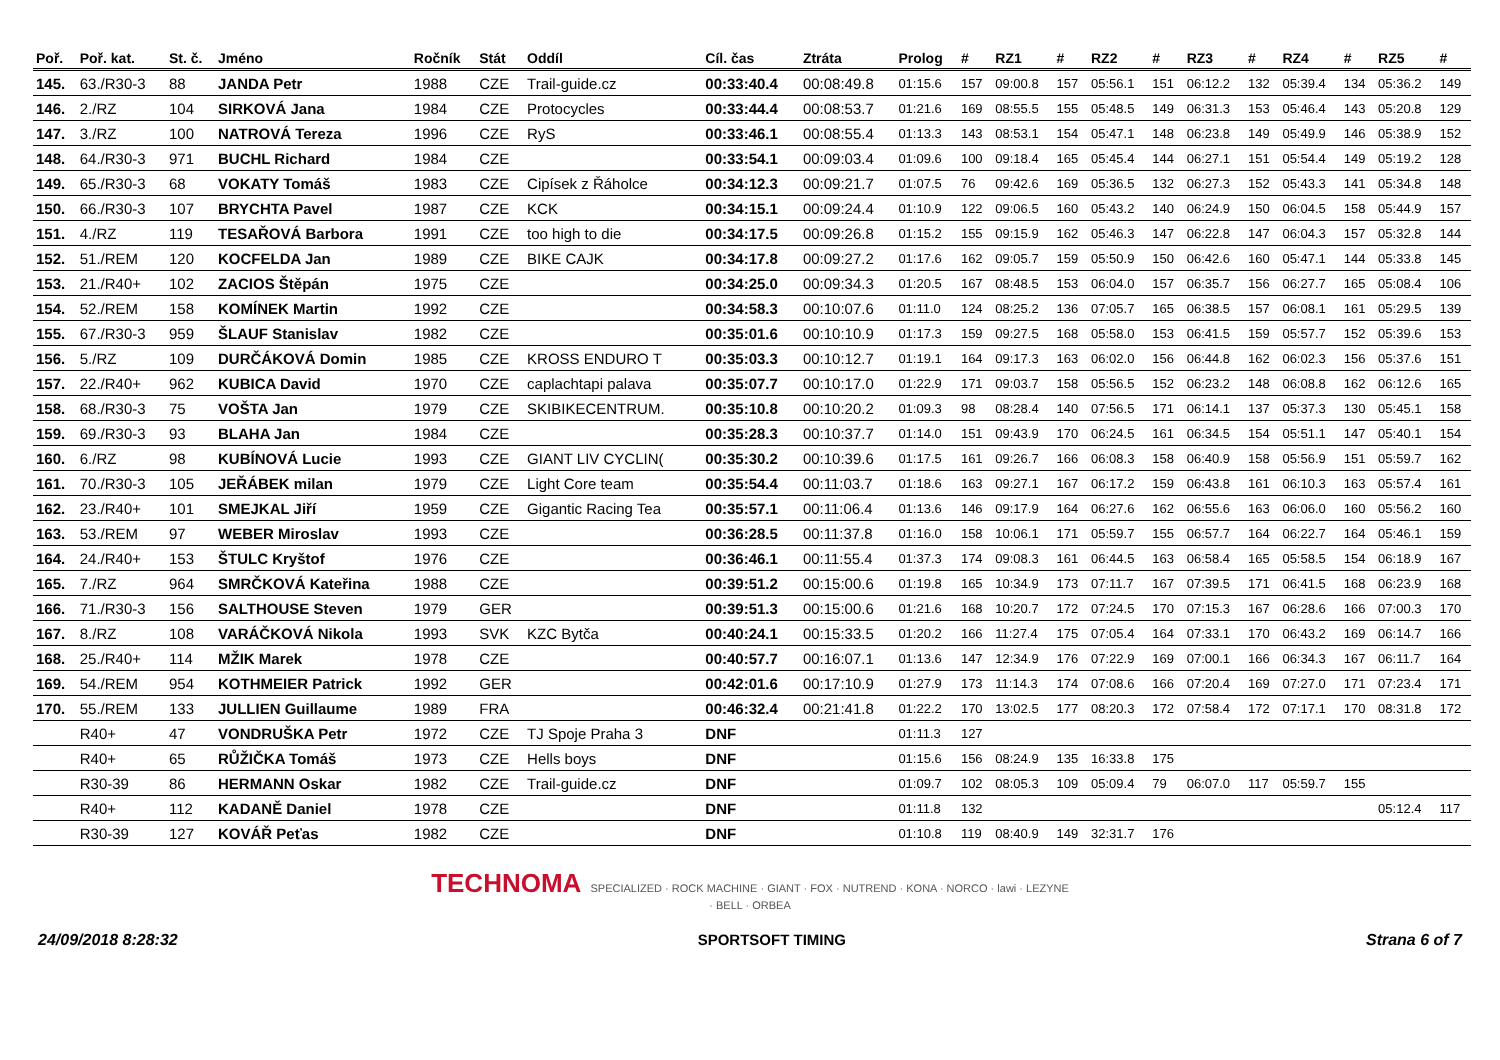| Poř. | Poř. kat. | St. č. | Jméno | Ročník | Stát | Oddíl | Cíl. čas | Ztráta | Prolog | # | RZ1 | # | RZ2 | # | RZ3 | # | RZ4 | # | RZ5 | # |
| --- | --- | --- | --- | --- | --- | --- | --- | --- | --- | --- | --- | --- | --- | --- | --- | --- | --- | --- | --- | --- |
| 145. | 63./R30-3 | 88 | JANDA Petr | 1988 | CZE | Trail-guide.cz | 00:33:40.4 | 00:08:49.8 | 01:15.6 | 157 | 09:00.8 | 157 | 05:56.1 | 151 | 06:12.2 | 132 | 05:39.4 | 134 | 05:36.2 | 149 |
| 146. | 2./RZ | 104 | SIRKOVÁ Jana | 1984 | CZE | Protocycles | 00:33:44.4 | 00:08:53.7 | 01:21.6 | 169 | 08:55.5 | 155 | 05:48.5 | 149 | 06:31.3 | 153 | 05:46.4 | 143 | 05:20.8 | 129 |
| 147. | 3./RZ | 100 | NATROVÁ Tereza | 1996 | CZE | RyS | 00:33:46.1 | 00:08:55.4 | 01:13.3 | 143 | 08:53.1 | 154 | 05:47.1 | 148 | 06:23.8 | 149 | 05:49.9 | 146 | 05:38.9 | 152 |
| 148. | 64./R30-3 | 971 | BUCHL Richard | 1984 | CZE | | 00:33:54.1 | 00:09:03.4 | 01:09.6 | 100 | 09:18.4 | 165 | 05:45.4 | 144 | 06:27.1 | 151 | 05:54.4 | 149 | 05:19.2 | 128 |
| 149. | 65./R30-3 | 68 | VOKATY Tomáš | 1983 | CZE | Cipísek z Řáholce | 00:34:12.3 | 00:09:21.7 | 01:07.5 | 76 | 09:42.6 | 169 | 05:36.5 | 132 | 06:27.3 | 152 | 05:43.3 | 141 | 05:34.8 | 148 |
| 150. | 66./R30-3 | 107 | BRYCHTA Pavel | 1987 | CZE | KCK | 00:34:15.1 | 00:09:24.4 | 01:10.9 | 122 | 09:06.5 | 160 | 05:43.2 | 140 | 06:24.9 | 150 | 06:04.5 | 158 | 05:44.9 | 157 |
| 151. | 4./RZ | 119 | TESAŘOVÁ Barbora | 1991 | CZE | too high to die | 00:34:17.5 | 00:09:26.8 | 01:15.2 | 155 | 09:15.9 | 162 | 05:46.3 | 147 | 06:22.8 | 147 | 06:04.3 | 157 | 05:32.8 | 144 |
| 152. | 51./REM | 120 | KOCFELDA Jan | 1989 | CZE | BIKE CAJK | 00:34:17.8 | 00:09:27.2 | 01:17.6 | 162 | 09:05.7 | 159 | 05:50.9 | 150 | 06:42.6 | 160 | 05:47.1 | 144 | 05:33.8 | 145 |
| 153. | 21./R40+ | 102 | ZACIOS Štěpán | 1975 | CZE | | 00:34:25.0 | 00:09:34.3 | 01:20.5 | 167 | 08:48.5 | 153 | 06:04.0 | 157 | 06:35.7 | 156 | 06:27.7 | 165 | 05:08.4 | 106 |
| 154. | 52./REM | 158 | KOMÍNEK Martin | 1992 | CZE | | 00:34:58.3 | 00:10:07.6 | 01:11.0 | 124 | 08:25.2 | 136 | 07:05.7 | 165 | 06:38.5 | 157 | 06:08.1 | 161 | 05:29.5 | 139 |
| 155. | 67./R30-3 | 959 | ŠLAUF Stanislav | 1982 | CZE | | 00:35:01.6 | 00:10:10.9 | 01:17.3 | 159 | 09:27.5 | 168 | 05:58.0 | 153 | 06:41.5 | 159 | 05:57.7 | 152 | 05:39.6 | 153 |
| 156. | 5./RZ | 109 | DURČÁKOVÁ Domin | 1985 | CZE | KROSS ENDURO T | 00:35:03.3 | 00:10:12.7 | 01:19.1 | 164 | 09:17.3 | 163 | 06:02.0 | 156 | 06:44.8 | 162 | 06:02.3 | 156 | 05:37.6 | 151 |
| 157. | 22./R40+ | 962 | KUBICA David | 1970 | CZE | caplachtapi palava | 00:35:07.7 | 00:10:17.0 | 01:22.9 | 171 | 09:03.7 | 158 | 05:56.5 | 152 | 06:23.2 | 148 | 06:08.8 | 162 | 06:12.6 | 165 |
| 158. | 68./R30-3 | 75 | VOŠTA Jan | 1979 | CZE | SKIBIKECENTRUM. | 00:35:10.8 | 00:10:20.2 | 01:09.3 | 98 | 08:28.4 | 140 | 07:56.5 | 171 | 06:14.1 | 137 | 05:37.3 | 130 | 05:45.1 | 158 |
| 159. | 69./R30-3 | 93 | BLAHA Jan | 1984 | CZE | | 00:35:28.3 | 00:10:37.7 | 01:14.0 | 151 | 09:43.9 | 170 | 06:24.5 | 161 | 06:34.5 | 154 | 05:51.1 | 147 | 05:40.1 | 154 |
| 160. | 6./RZ | 98 | KUBÍNOVÁ Lucie | 1993 | CZE | GIANT LIV CYCLIN( | 00:35:30.2 | 00:10:39.6 | 01:17.5 | 161 | 09:26.7 | 166 | 06:08.3 | 158 | 06:40.9 | 158 | 05:56.9 | 151 | 05:59.7 | 162 |
| 161. | 70./R30-3 | 105 | JEŘÁBEK milan | 1979 | CZE | Light Core team | 00:35:54.4 | 00:11:03.7 | 01:18.6 | 163 | 09:27.1 | 167 | 06:17.2 | 159 | 06:43.8 | 161 | 06:10.3 | 163 | 05:57.4 | 161 |
| 162. | 23./R40+ | 101 | SMEJKAL Jiří | 1959 | CZE | Gigantic Racing Tea | 00:35:57.1 | 00:11:06.4 | 01:13.6 | 146 | 09:17.9 | 164 | 06:27.6 | 162 | 06:55.6 | 163 | 06:06.0 | 160 | 05:56.2 | 160 |
| 163. | 53./REM | 97 | WEBER Miroslav | 1993 | CZE | | 00:36:28.5 | 00:11:37.8 | 01:16.0 | 158 | 10:06.1 | 171 | 05:59.7 | 155 | 06:57.7 | 164 | 06:22.7 | 164 | 05:46.1 | 159 |
| 164. | 24./R40+ | 153 | ŠTULC Kryštof | 1976 | CZE | | 00:36:46.1 | 00:11:55.4 | 01:37.3 | 174 | 09:08.3 | 161 | 06:44.5 | 163 | 06:58.4 | 165 | 05:58.5 | 154 | 06:18.9 | 167 |
| 165. | 7./RZ | 964 | SMRČKOVÁ Kateřina | 1988 | CZE | | 00:39:51.2 | 00:15:00.6 | 01:19.8 | 165 | 10:34.9 | 173 | 07:11.7 | 167 | 07:39.5 | 171 | 06:41.5 | 168 | 06:23.9 | 168 |
| 166. | 71./R30-3 | 156 | SALTHOUSE Steven | 1979 | GER | | 00:39:51.3 | 00:15:00.6 | 01:21.6 | 168 | 10:20.7 | 172 | 07:24.5 | 170 | 07:15.3 | 167 | 06:28.6 | 166 | 07:00.3 | 170 |
| 167. | 8./RZ | 108 | VARÁČKOVÁ Nikola | 1993 | SVK | KZC Bytča | 00:40:24.1 | 00:15:33.5 | 01:20.2 | 166 | 11:27.4 | 175 | 07:05.4 | 164 | 07:33.1 | 170 | 06:43.2 | 169 | 06:14.7 | 166 |
| 168. | 25./R40+ | 114 | MŽIK Marek | 1978 | CZE | | 00:40:57.7 | 00:16:07.1 | 01:13.6 | 147 | 12:34.9 | 176 | 07:22.9 | 169 | 07:00.1 | 166 | 06:34.3 | 167 | 06:11.7 | 164 |
| 169. | 54./REM | 954 | KOTHMEIER Patrick | 1992 | GER | | 00:42:01.6 | 00:17:10.9 | 01:27.9 | 173 | 11:14.3 | 174 | 07:08.6 | 166 | 07:20.4 | 169 | 07:27.0 | 171 | 07:23.4 | 171 |
| 170. | 55./REM | 133 | JULLIEN Guillaume | 1989 | FRA | | 00:46:32.4 | 00:21:41.8 | 01:22.2 | 170 | 13:02.5 | 177 | 08:20.3 | 172 | 07:58.4 | 172 | 07:17.1 | 170 | 08:31.8 | 172 |
| | R40+ | 47 | VONDRUŠKA Petr | 1972 | CZE | TJ Spoje Praha 3 | DNF | | 01:11.3 | 127 | | | | | | | | | | |
| | R40+ | 65 | RŮŽIČKA Tomáš | 1973 | CZE | Hells boys | DNF | | 01:15.6 | 156 | 08:24.9 | 135 | 16:33.8 | 175 | | | | | | |
| | R30-39 | 86 | HERMANN Oskar | 1982 | CZE | Trail-guide.cz | DNF | | 01:09.7 | 102 | 08:05.3 | 109 | 05:09.4 | 79 | 06:07.0 | 117 | 05:59.7 | 155 | | |
| | R40+ | 112 | KADANĚ Daniel | 1978 | CZE | | DNF | | 01:11.8 | 132 | | | | | | | | | 05:12.4 | 117 |
| | R30-39 | 127 | KOVÁŘ Peťas | 1982 | CZE | | DNF | | 01:10.8 | 119 | 08:40.9 | 149 | 32:31.7 | 176 | | | | | | |
TECHNOMA SPECIALIZED · ROCK MACHINE · GIANT · FOX · NUTREND · KONA · NORCO · lawi · LEZYNE · BELL · ORBEA
24/09/2018 8:28:32 SPORTSOFT TIMING Strana 6 of 7